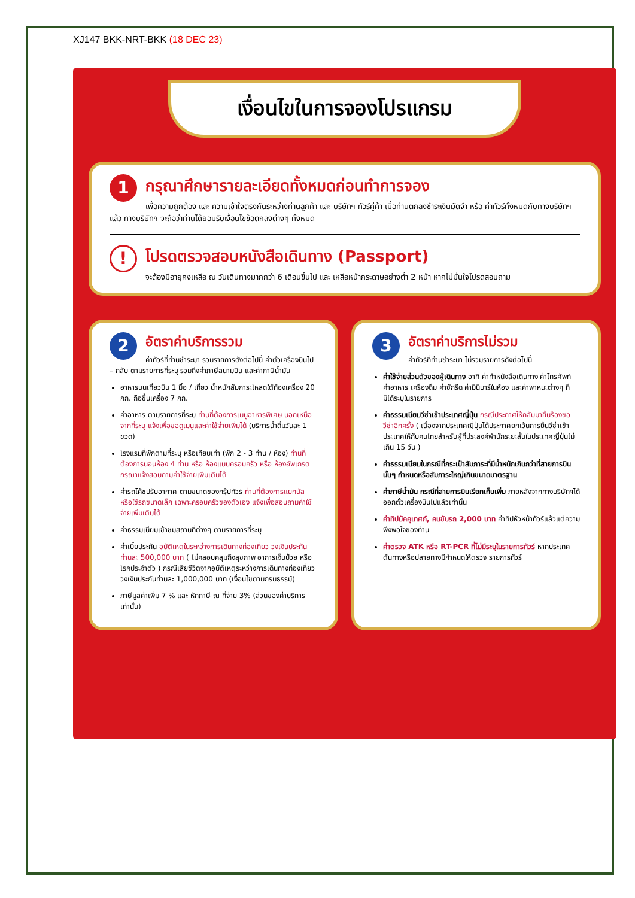XJ147 BKK-NRT-BKK (18 DEC 23)
เงื่อนไขในการจองโปรแกรม
1
กรุณาศึกษารายละเอียดทั้งหมดก่อนทำการจอง
เพื่อความถูกต้อง และ ความเข้าใจตรงกันระหว่างท่านลูกค้า และ บริษัทฯ ทัวร์คู่ค้า เมื่อท่านตกลงชำระเงินมัดจำ หรือ ค่าทัวร์ทั้งหมดกับทางบริษัทฯ แล้ว ทางบริษัทฯ จะถือว่าท่านได้ยอมรับเงื่อนไขข้อตกลงต่างๆ ทั้งหมด
!
โปรดตรวจสอบหนังสือเดินทาง (Passport)
จะต้องมีอายุคงเหลือ ณ วันเดินทางมากกว่า 6 เดือนขึ้นไป และ เหลือหน้ากระดาษอย่างต่ำ 2 หน้า หากไม่มั่นใจโปรดสอบถาม
2
อัตราค่าบริการรวม
ค่าทัวร์ที่ท่านชำระมา รวมรายการดังต่อไปนี้ ค่าตั๋วเครื่องบินไป – กลับ ตามรายการที่ระบุ รวมถึงค่าภาษีสนามบิน และค่าภาษีน้ำมัน
อาหารบนเที่ยวบิน 1 มื้อ / เที่ยว น้ำหนักสัมภาระโหลดใต้ท้องเครื่อง 20 กก. ถือขึ้นเครื่อง 7 กก.
ค่าอาหาร ตามรายการที่ระบุ ท่านที่ต้องการเมนูอาหารพิเศษ นอกเหนือจากที่ระบุ แจ้งเพื่อขอดูเมนูและค่าใช้จ่ายเพิ่มได้ (บริการน้ำดื่มวันละ 1 ขวด)
โรงแรมที่พักตามที่ระบุ หรือเทียบเท่า (พัก 2 - 3 ท่าน / ห้อง) ท่านที่ต้องการนอนห้อง 4 ท่าน หรือ ห้องแบบครอบครัว หรือ ห้องอัพเกรด กรุณาแจ้งสอบถามค่าใช้จ่ายเพิ่มเติมได้
ค่ารถโค้ชปรับอากาศ ตามขนาดของกรุ๊ปทัวร์ ท่านที่ต้องการแยกบัส หรือใช้รถขนาดเล็ก เฉพาะครอบครัวของตัวเอง แจ้งเพื่อสอบถามค่าใช้จ่ายเพิ่มเติมได้
ค่าธรรมเนียมเข้าชมสถานที่ต่างๆ ตามรายการที่ระบุ
ค่าเบี้ยประกัน อุบัติเหตุในระหว่างการเดินทางท่องเที่ยว วงเงินประกันท่านละ 500,000 บาท ( ไม่คลอบคลุมถึงสุขภาพ อาการเจ็บป่วย หรือ โรคประจำตัว ) กรณีเสียชีวิตจากอุบัติเหตุระหว่างการเดินทางท่องเที่ยว วงเงินประกันท่านละ 1,000,000 บาท (เงื่อนไขตามกรมธรรม์)
ภาษีมูลค่าเพิ่ม 7 % และ หักภาษี ณ ที่จ่าย 3% (ส่วนของค่าบริการเท่านั้น)
3
อัตราค่าบริการไม่รวม
ค่าทัวร์ที่ท่านชำระมา ไม่รวมรายการดังต่อไปนี้
ค่าใช้จ่ายส่วนตัวของผู้เดินทาง อาทิ ค่าทำหนังสือเดินทาง ค่าโทรศัพท์ ค่าอาหาร เครื่องดื่ม ค่าซักรีด ค่ามินิบาร์ในห้อง และค่าพาหนะต่างๆ ที่มิได้ระบุในรายการ
ค่าธรรมเนียมวีซ่าเข้าประเทศญี่ปุ่น กรณีประกาศให้กลับมายื่นร้องขอวีซ่าอีกครั้ง ( เนื่องจากประเทศญี่ปุ่นได้ประกาศยกเว้นการยื่นวีซ่าเข้าประเทศให้กับคนไทยสำหรับผู้ที่ประสงค์พำนักระยะสั้นในประเทศญี่ปุ่นไม่เกิน 15 วัน )
ค่าธรรมเนียมในกรณีที่กระเป๋าสัมภาระที่มีน้ำหนักเกินกว่าที่สายการบินนั้นๆ กำหนดหรือสัมภาระใหญ่เกินขนาดมาตรฐาน
ค่าภาษีน้ำมัน กรณีที่สายการบินเรียกเก็บเพิ่ม ภายหลังจากทางบริษัทฯได้ออกตั๋วเครื่องบินไปแล้วเท่านั้น
ค่าทิปมัคคุเทศก์, คนขับรถ 2,000 บาท ค่าทิปหัวหน้าทัวร์แล้วแต่ความพึงพอใจของท่าน
ค่าตรวจ ATK หรือ RT-PCR ที่ไม่มีระบุในรายการทัวร์ หากประเทศต้นทางหรือปลายทางมีกำหนดให้ตรวจ รายการทัวร์